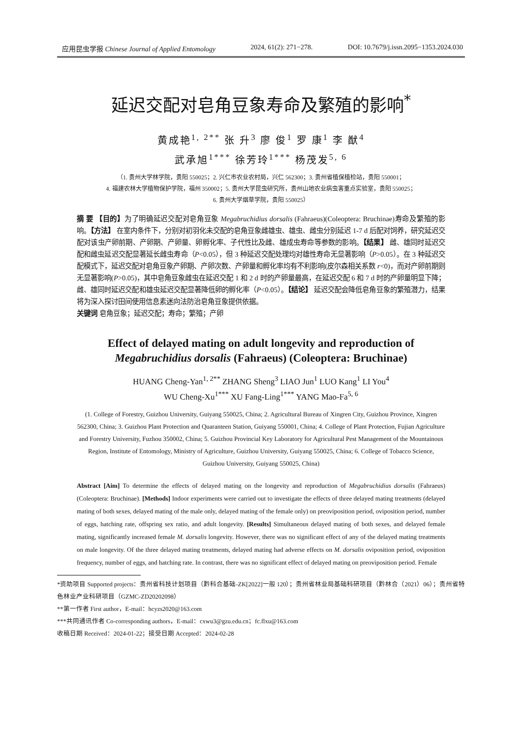应用昆虫学报 Chinese Journal of Applied Entomology 2024, 61(2): 271−278. DOI: 10.7679/j.issn.2095−1353.2024.030
延迟交配对皂角豆象寿命及繁殖的影响<sup>*</sup>
黄成艳<sup>1, 2**</sup> 张 升<sup>3</sup> 廖 俊<sup>1</sup> 罗 康<sup>1</sup> 李 猷<sup>4</sup>
武承旭<sup>1***</sup> 徐芳玲<sup>1***</sup> 杨茂发<sup>5, 6</sup>
（1. 贵州大学林学院，贵阳 550025；2. 兴仁市农业农村局，兴仁 562300；3. 贵州省植保植检站，贵阳 550001；
4. 福建农林大学植物保护学院，福州 350002；5. 贵州大学昆虫研究所，贵州山地农业病虫害重点实验室，贵阳 550025；
6. 贵州大学烟草学院，贵阳 550025）
摘 要 【目的】为了明确延迟交配对皂角豆象 Megabruchidius dorsalis (Fahraeus)(Coleoptera: Bruchinae)寿命及繁殖的影响。【方法】 在室内条件下，分别对初羽化未交配的皂角豆象雌雄虫、雄虫、雌虫分别延迟 1-7 d 后配对饲养，研究延迟交配对该虫产卵前期、产卵期、产卵量、卵孵化率、子代性比及雌、雄成虫寿命等参数的影响。【结果】 雌、雄同时延迟交配和雌虫延迟交配显著延长雌虫寿命（P<0.05），但 3 种延迟交配处理均对雄性寿命无显著影响（P>0.05）。在 3 种延迟交配模式下，延迟交配对皂角豆象产卵期、产卵次数、产卵量和孵化率均有不利影响(皮尔森相关系数 r<0)，而对产卵前期则无显著影响(P>0.05)，其中皂角豆象雌虫在延迟交配 1 和 2 d 时的产卵量最高，在延迟交配 6 和 7 d 时的产卵量明显下降；雌、雄同时延迟交配和雄虫延迟交配显著降低卵的孵化率（P<0.05）。【结论】 延迟交配会降低皂角豆象的繁殖潜力，结果将为深入探讨田间使用信息素迷向法防治皂角豆象提供依据。
关键词 皂角豆象；延迟交配；寿命；繁殖；产卵
Effect of delayed mating on adult longevity and reproduction of
Megabruchidius dorsalis (Fahraeus) (Coleoptera: Bruchinae)
HUANG Cheng-Yan<sup>1, 2**</sup> ZHANG Sheng<sup>3</sup> LIAO Jun<sup>1</sup> LUO Kang<sup>1</sup> LI You<sup>4</sup>
WU Cheng-Xu<sup>1***</sup> XU Fang-Ling<sup>1***</sup> YANG Mao-Fa<sup>5, 6</sup>
(1. College of Forestry, Guizhou University, Guiyang 550025, China; 2. Agricultural Bureau of Xingren City, Guizhou Province, Xingren 562300, China; 3. Guizhou Plant Protection and Quaranteen Station, Guiyang 550001, China; 4. College of Plant Protection, Fujian Agriculture and Forestry University, Fuzhou 350002, China; 5. Guizhou Provincial Key Laboratory for Agricultural Pest Management of the Mountainous Region, Institute of Entomology, Ministry of Agriculture, Guizhou University, Guiyang 550025, China; 6. College of Tobacco Science, Guizhou University, Guiyang 550025, China)
Abstract [Aim] To determine the effects of delayed mating on the longevity and reproduction of Megabruchidius dorsalis (Fahraeus) (Coleoptera: Bruchinae). [Methods] Indoor experiments were carried out to investigate the effects of three delayed mating treatments (delayed mating of both sexes, delayed mating of the male only, delayed mating of the female only) on preoviposition period, oviposition period, number of eggs, hatching rate, offspring sex ratio, and adult longevity. [Results] Simultaneous delayed mating of both sexes, and delayed female mating, significantly increased female M. dorsalis longevity. However, there was no significant effect of any of the delayed mating treatments on male longevity. Of the three delayed mating treatments, delayed mating had adverse effects on M. dorsalis oviposition period, oviposition frequency, number of eggs, and hatching rate. In contrast, there was no significant effect of delayed mating on preoviposition period. Female
*资助项目 Supported projects：贵州省科技计划项目（黔科合基础-ZK[2022]一般 120）；贵州省林业局基础科研项目（黔林合（2021）06）；贵州省特色林业产业科研项目（GZMC-ZD20202098）
**第一作者 First author，E-mail：hcyzs2020@163.com
***共同通讯作者 Co-corresponding authors，E-mail：cxwu3@gzu.edu.cn；fc.flxu@163.com
收稿日期 Received：2024-01-22；接受日期 Accepted：2024-02-28